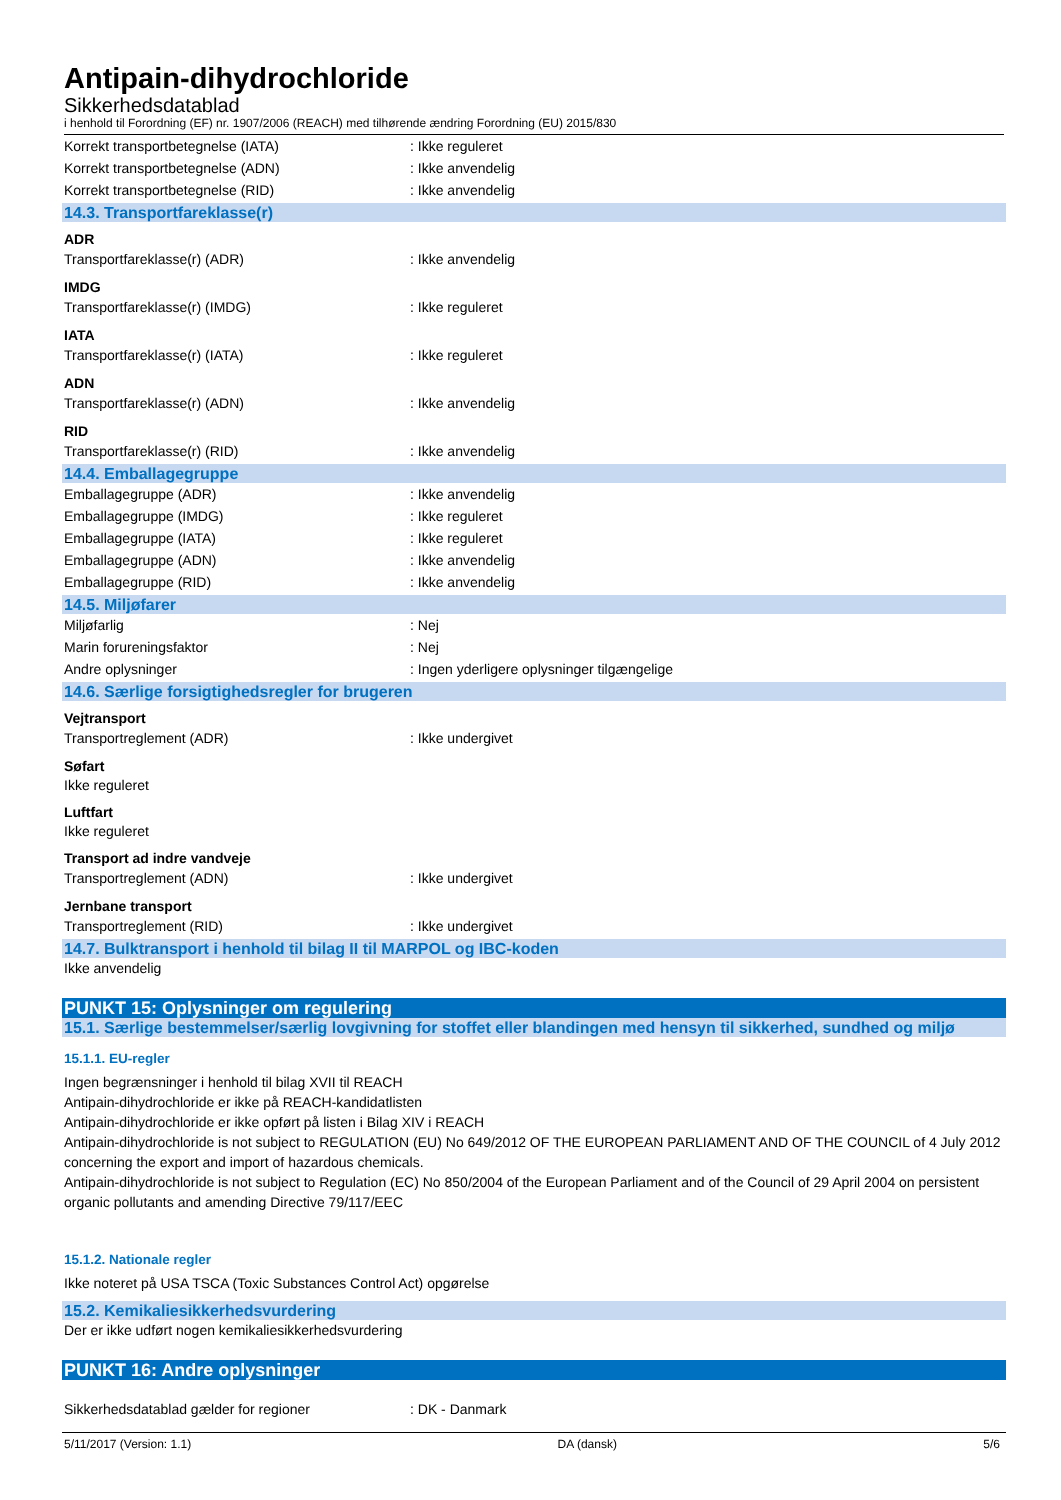Antipain-dihydrochloride
Sikkerhedsdatablad
i henhold til Forordning (EF) nr. 1907/2006 (REACH) med tilhørende ændring Forordning (EU) 2015/830
Korrekt transportbetegnelse (IATA): Ikke reguleret
Korrekt transportbetegnelse (ADN): Ikke anvendelig
Korrekt transportbetegnelse (RID): Ikke anvendelig
14.3. Transportfareklasse(r)
ADR
Transportfareklasse(r) (ADR): Ikke anvendelig
IMDG
Transportfareklasse(r) (IMDG): Ikke reguleret
IATA
Transportfareklasse(r) (IATA): Ikke reguleret
ADN
Transportfareklasse(r) (ADN): Ikke anvendelig
RID
Transportfareklasse(r) (RID): Ikke anvendelig
14.4. Emballagegruppe
Emballagegruppe (ADR): Ikke anvendelig
Emballagegruppe (IMDG): Ikke reguleret
Emballagegruppe (IATA): Ikke reguleret
Emballagegruppe (ADN): Ikke anvendelig
Emballagegruppe (RID): Ikke anvendelig
14.5. Miljøfarer
Miljøfarlig: Nej
Marin forureningsfaktor: Nej
Andre oplysninger: Ingen yderligere oplysninger tilgængelige
14.6. Særlige forsigtighedsregler for brugeren
Vejtransport
Transportreglement (ADR): Ikke undergivet
Søfart
Ikke reguleret
Luftfart
Ikke reguleret
Transport ad indre vandveje
Transportreglement (ADN): Ikke undergivet
Jernbane transport
Transportreglement (RID): Ikke undergivet
14.7. Bulktransport i henhold til bilag II til MARPOL og IBC-koden
Ikke anvendelig
PUNKT 15: Oplysninger om regulering
15.1. Særlige bestemmelser/særlig lovgivning for stoffet eller blandingen med hensyn til sikkerhed, sundhed og miljø
15.1.1. EU-regler
Ingen begrænsninger i henhold til bilag XVII til REACH
Antipain-dihydrochloride er ikke på REACH-kandidatlisten
Antipain-dihydrochloride er ikke opført på listen i Bilag XIV i REACH
Antipain-dihydrochloride is not subject to REGULATION (EU) No 649/2012 OF THE EUROPEAN PARLIAMENT AND OF THE COUNCIL of 4 July 2012 concerning the export and import of hazardous chemicals.
Antipain-dihydrochloride is not subject to Regulation (EC) No 850/2004 of the European Parliament and of the Council of 29 April 2004 on persistent organic pollutants and amending Directive 79/117/EEC
15.1.2. Nationale regler
Ikke noteret på USA TSCA (Toxic Substances Control Act) opgørelse
15.2. Kemikaliesikkerhedsvurdering
Der er ikke udført nogen kemikaliesikkerhedsvurdering
PUNKT 16: Andre oplysninger
Sikkerhedsdatablad gælder for regioner: DK - Danmark
5/11/2017 (Version: 1.1) DA (dansk) 5/6